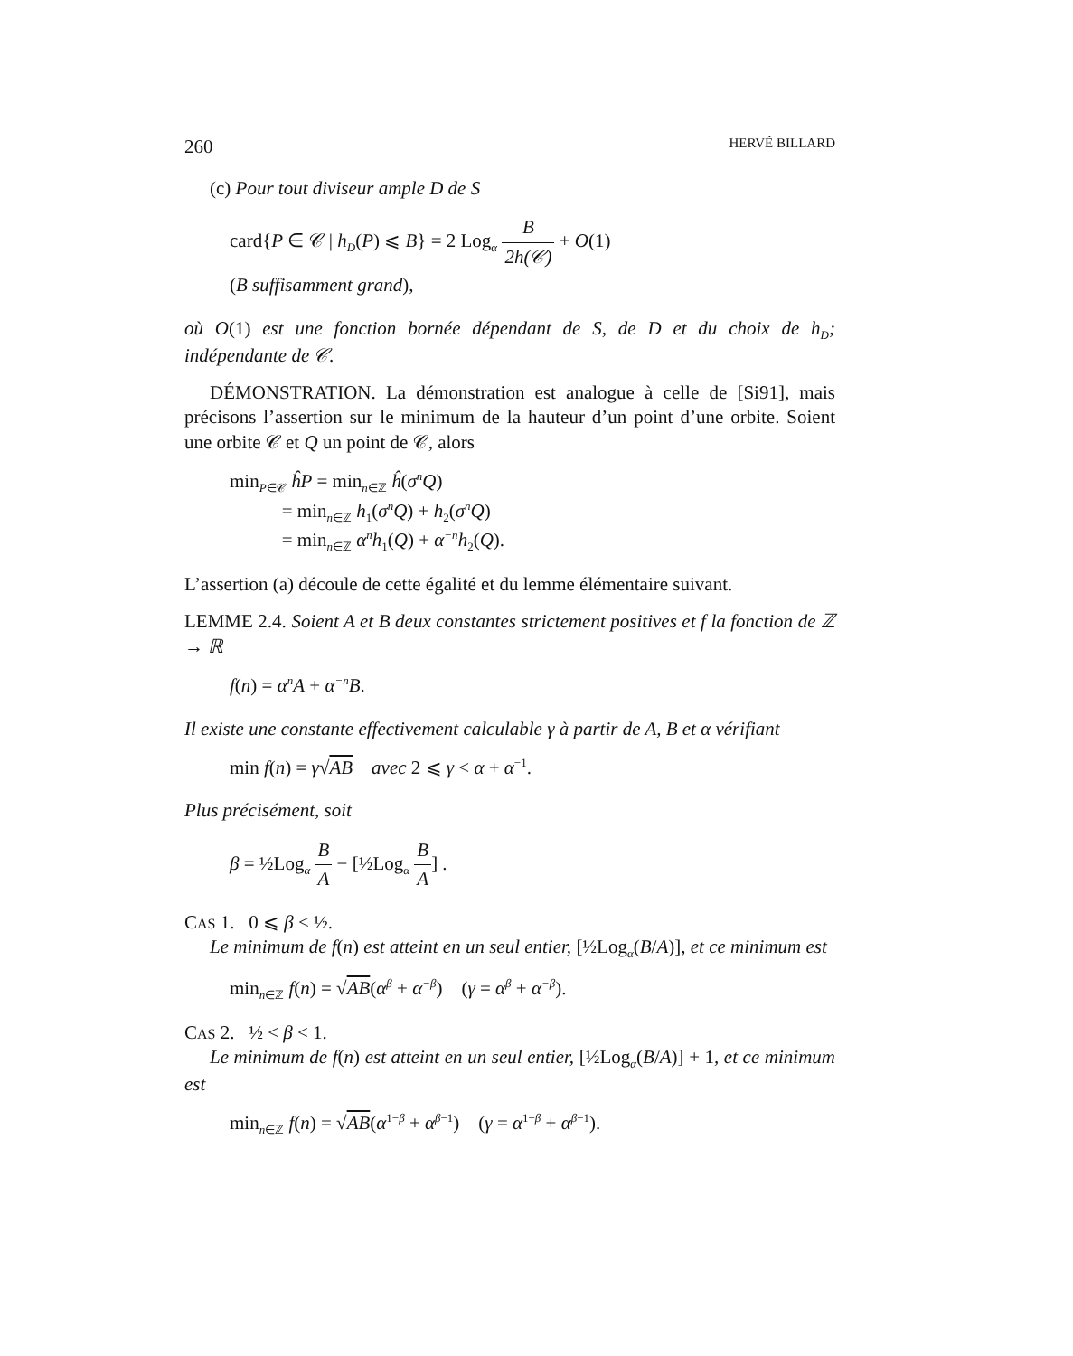260 HERVÉ BILLARD
(c) Pour tout diviseur ample D de S
card{P ∈ 𝒞 | h<sub>D</sub>(P) ⩽ B} = 2 Log<sub>α</sub> B 2h(𝒞) + O(1)
(B suffisamment grand),
où O(1) est une fonction bornée dépendant de S, de D et du choix de h<sub>D</sub>; indépendante de 𝒞.
DÉMONSTRATION. La démonstration est analogue à celle de [Si91], mais précisons l’assertion sur le minimum de la hauteur d’un point d’une orbite. Soient une orbite 𝒞 et Q un point de 𝒞, alors
min<sub>P∈𝒞</sub> ĥP = min<sub>n∈ℤ</sub> ĥ(σ<sup>n</sup>Q)
= min<sub>n∈ℤ</sub> h<sub>1</sub>(σ<sup>n</sup>Q) + h<sub>2</sub>(σ<sup>n</sup>Q)
= min<sub>n∈ℤ</sub> α<sup>n</sup>h<sub>1</sub>(Q) + α<sup>−n</sup>h<sub>2</sub>(Q).
L’assertion (a) découle de cette égalité et du lemme élémentaire suivant.
LEMME 2.4. Soient A et B deux constantes strictement positives et f la fonction de ℤ → ℝ
f(n) = α<sup>n</sup>A + α<sup>−n</sup>B.
Il existe une constante effectivement calculable γ à partir de A, B et α vérifiant
min f(n) = γ√AB avec 2 ⩽ γ < α + α<sup>−1</sup>.
Plus précisément, soit
β = ½Log<sub>α</sub> B A − [½Log<sub>α</sub> B A] .
CAS 1. 0 ⩽ β < ½.
Le minimum de f(n) est atteint en un seul entier, [½Log<sub>α</sub>(B/A)], et ce minimum est
min<sub>n∈ℤ</sub> f(n) = √AB(α<sup>β</sup> + α<sup>−β</sup>) (γ = α<sup>β</sup> + α<sup>−β</sup>).
CAS 2. ½ < β < 1.
Le minimum de f(n) est atteint en un seul entier, [½Log<sub>α</sub>(B/A)] + 1, et ce minimum est
min<sub>n∈ℤ</sub> f(n) = √AB(α<sup>1−β</sup> + α<sup>β−1</sup>) (γ = α<sup>1−β</sup> + α<sup>β−1</sup>).